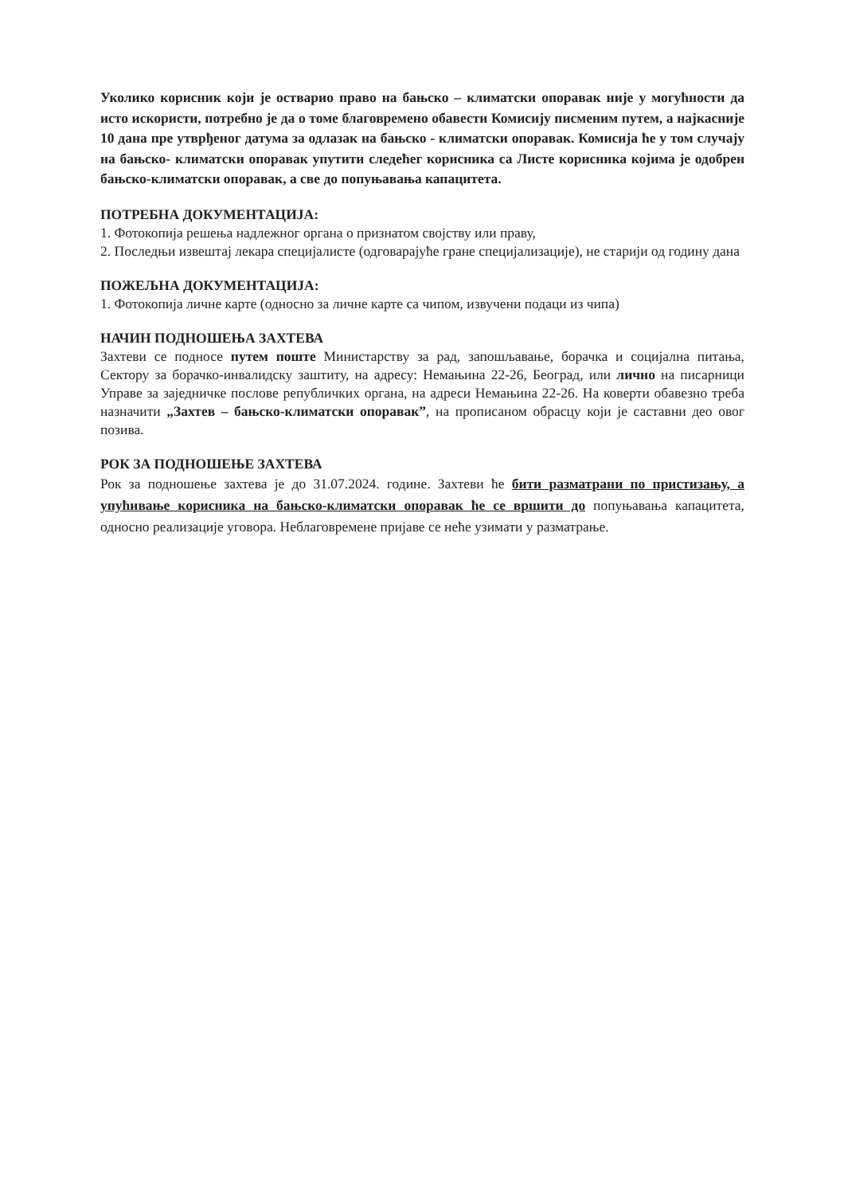Уколико корисник који је остварио право на бањско – климатски опоравак није у могућности да исто искористи, потребно је да о томе благовремено обавести Комисију писменим путем, а најкасније 10 дана пре утврђеног датума за одлазак на бањско - климатски опоравак. Комисија ће у том случају на бањско- климатски опоравак упутити следећег корисника са Листе корисника којима је одобрен бањско-климатски опоравак, а све до попуњавања капацитета.
ПОТРЕБНА ДОКУМЕНТАЦИЈА:
1. Фотокопија решења надлежног органа о признатом својству или праву,
2. Последњи извештај лекара специјалисте (одговарајуће гране специјализације), не старији од годину дана
ПОЖЕЉНА ДОКУМЕНТАЦИЈА:
1. Фотокопија личне карте (односно за личне карте са чипом, извучени подаци из чипа)
НАЧИН ПОДНОШЕЊА ЗАХТЕВА
Захтеви се подносе путем поште Министарству за рад, запошљавање, борачка и социјална питања, Сектору за борачко-инвалидску заштиту, на адресу: Немањина 22-26, Београд, или лично на писарници Управе за заједничке послове републичких органа, на адреси Немањина 22-26. На коверти обавезно треба назначити „Захтев – бањско-климатски опоравак”, на прописаном обрасцу који је саставни део овог позива.
РОК ЗА ПОДНОШЕЊЕ ЗАХТЕВА
Рок за подношење захтева је до 31.07.2024. године. Захтеви ће бити разматрани по пристизању, а упућивање корисника на бањско-климатски опоравак ће се вршити до попуњавања капацитета, односно реализације уговора. Неблаговремене пријаве се неће узимати у разматрање.